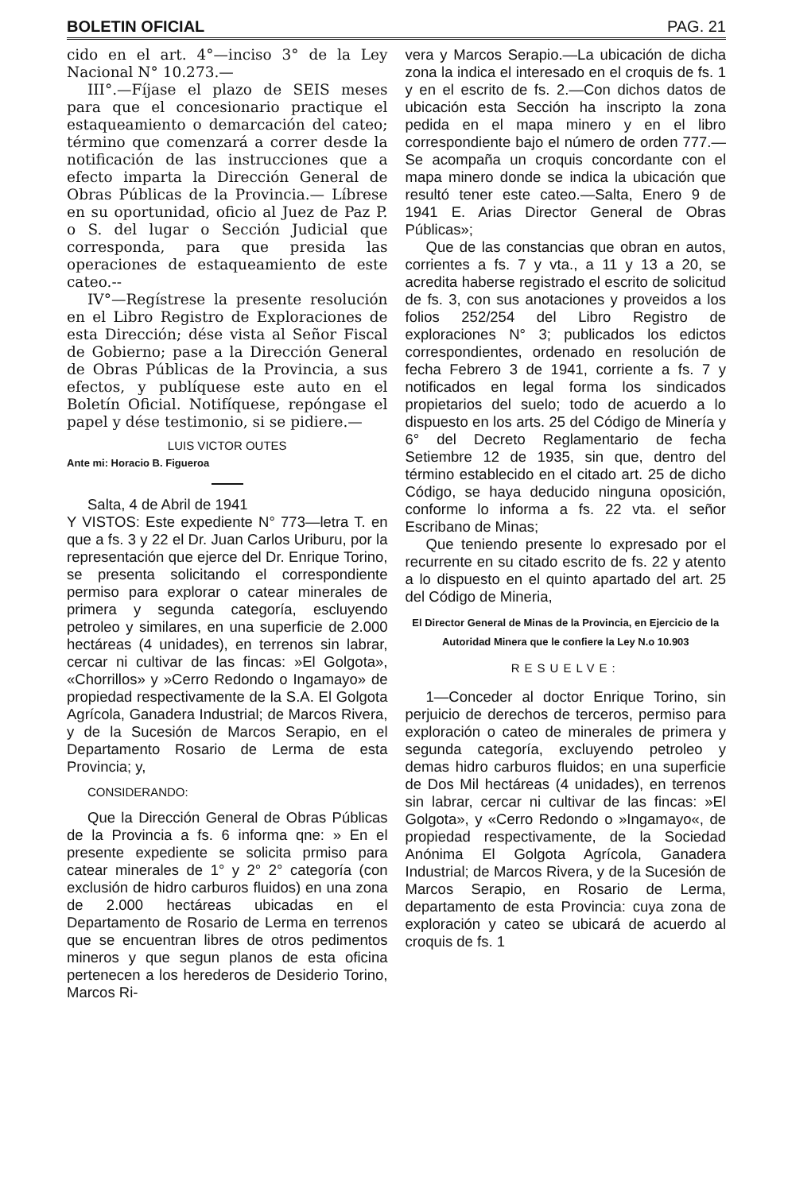BOLETIN OFICIAL PAG. 21
cido en el art. 4°—inciso 3° de la Ley Nacional N° 10.273.—
III°.—Fíjase el plazo de SEIS meses para que el concesionario practique el estaqueamiento o demarcación del cateo; término que comenzará a correr desde la notificación de las instrucciones que a efecto imparta la Dirección General de Obras Públicas de la Provincia.— Líbrese en su oportunidad, oficio al Juez de Paz P. o S. del lugar o Sección Judicial que corresponda, para que presida las operaciones de estaqueamiento de este cateo.--
IV°—Regístrese la presente resolución en el Libro Registro de Exploraciones de esta Dirección; dése vista al Señor Fiscal de Gobierno; pase a la Dirección General de Obras Públicas de la Provincia, a sus efectos, y publíquese este auto en el Boletín Oficial. Notifíquese, repóngase el papel y dése testimonio, si se pidiere.—
LUIS VICTOR OUTES
Ante mi: Horacio B. Figueroa
Salta, 4 de Abril de 1941
Y VISTOS: Este expediente N° 773—letra T. en que a fs. 3 y 22 el Dr. Juan Carlos Uriburu, por la representación que ejerce del Dr. Enrique Torino, se presenta solicitando el correspondiente permiso para explorar o catear minerales de primera y segunda categoría, escluyendo petroleo y similares, en una superficie de 2.000 hectáreas (4 unidades), en terrenos sin labrar, cercar ni cultivar de las fincas: »El Golgota», «Chorrillos» y »Cerro Redondo o Ingamayo» de propiedad respectivamente de la S.A. El Golgota Agrícola, Ganadera Industrial; de Marcos Rivera, y de la Sucesión de Marcos Serapio, en el Departamento Rosario de Lerma de esta Provincia; y,
CONSIDERANDO:
Que la Dirección General de Obras Públicas de la Provincia a fs. 6 informa qne: » En el presente expediente se solicita prmiso para catear minerales de 1° y 2° 2° categoría (con exclusión de hidro carburos fluidos) en una zona de 2.000 hectáreas ubicadas en el Departamento de Rosario de Lerma en terrenos que se encuentran libres de otros pedimentos mineros y que segun planos de esta oficina pertenecen a los herederos de Desiderio Torino, Marcos Ri-
vera y Marcos Serapio.—La ubicación de dicha zona la indica el interesado en el croquis de fs. 1 y en el escrito de fs. 2.—Con dichos datos de ubicación esta Sección ha inscripto la zona pedida en el mapa minero y en el libro correspondiente bajo el número de orden 777.—Se acompaña un croquis concordante con el mapa minero donde se indica la ubicación que resultó tener este cateo.—Salta, Enero 9 de 1941 E. Arias Director General de Obras Públicas»;
Que de las constancias que obran en autos, corrientes a fs. 7 y vta., a 11 y 13 a 20, se acredita haberse registrado el escrito de solicitud de fs. 3, con sus anotaciones y proveidos a los folios 252/254 del Libro Registro de exploraciones N° 3; publicados los edictos correspondientes, ordenado en resolución de fecha Febrero 3 de 1941, corriente a fs. 7 y notificados en legal forma los sindicados propietarios del suelo; todo de acuerdo a lo dispuesto en los arts. 25 del Código de Minería y 6° del Decreto Reglamentario de fecha Setiembre 12 de 1935, sin que, dentro del término establecido en el citado art. 25 de dicho Código, se haya deducido ninguna oposición, conforme lo informa a fs. 22 vta. el señor Escribano de Minas;
Que teniendo presente lo expresado por el recurrente en su citado escrito de fs. 22 y atento a lo dispuesto en el quinto apartado del art. 25 del Código de Mineria,
El Director General de Minas de la Provincia, en Ejercicio de la Autoridad Minera que le confiere la Ley N.o 10.903
RESUELVE:
1—Conceder al doctor Enrique Torino, sin perjuicio de derechos de terceros, permiso para exploración o cateo de minerales de primera y segunda categoría, excluyendo petroleo y demas hidro carburos fluidos; en una superficie de Dos Mil hectáreas (4 unidades), en terrenos sin labrar, cercar ni cultivar de las fincas: »El Golgota», y «Cerro Redondo o »Ingamayo«, de propiedad respectivamente, de la Sociedad Anónima El Golgota Agrícola, Ganadera Industrial; de Marcos Rivera, y de la Sucesión de Marcos Serapio, en Rosario de Lerma, departamento de esta Provincia: cuya zona de exploración y cateo se ubicará de acuerdo al croquis de fs. 1